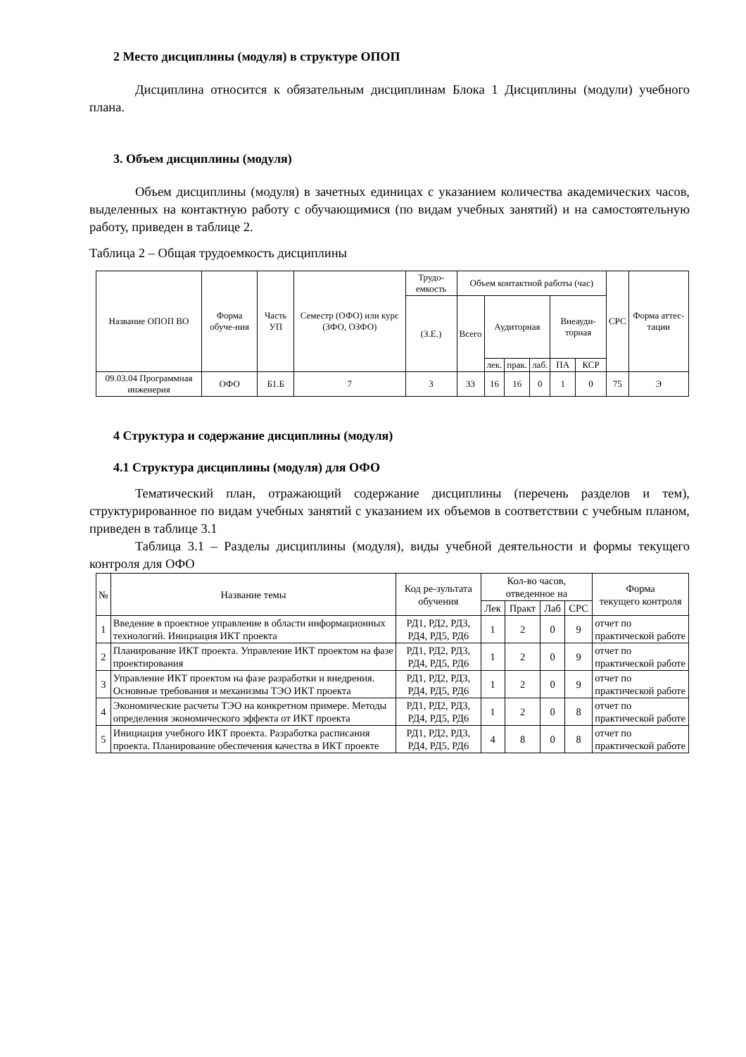2 Место дисциплины (модуля) в структуре ОПОП
Дисциплина относится к обязательным дисциплинам Блока 1 Дисциплины (модули) учебного плана.
3. Объем дисциплины (модуля)
Объем дисциплины (модуля) в зачетных единицах с указанием количества академических часов, выделенных на контактную работу с обучающимися (по видам учебных занятий) и на самостоятельную работу, приведен в таблице 2.
Таблица 2 – Общая трудоемкость дисциплины
| Название ОПОП ВО | Форма обуче-ния | Часть УП | Семестр (ОФО) или курс (ЗФО, ОЗФО) | Трудо-емкость | Объем контактной работы (час) | | | | | | СРС | Форма аттес-тации |
| --- | --- | --- | --- | --- | --- | --- | --- | --- | --- | --- | --- | --- |
| | | | | (З.Е.) | Всего | Аудиторная | | | Внеауди-торная | | | |
| | | | | | | лек. | прак. | лаб. | ПА | КСР | | |
| 09.03.04 Программная инженерия | ОФО | Б1.Б | 7 | 3 | 33 | 16 | 16 | 0 | 1 | 0 | 75 | Э |
4 Структура и содержание дисциплины (модуля)
4.1 Структура дисциплины (модуля) для ОФО
Тематический план, отражающий содержание дисциплины (перечень разделов и тем), структурированное по видам учебных занятий с указанием их объемов в соответствии с учебным планом, приведен в таблице 3.1
Таблица 3.1 – Разделы дисциплины (модуля), виды учебной деятельности и формы текущего контроля для ОФО
| № | Название темы | Код ре-зультата обучения | Кол-во часов, отведенное на | | | | Форма текущего контроля |
| --- | --- | --- | --- | --- | --- | --- | --- |
| | | | Лек | Практ | Лаб | СРС | |
| 1 | Введение в проектное управление в области информационных технологий. Инициация ИКТ проекта | РД1, РД2, РД3, РД4, РД5, РД6 | 1 | 2 | 0 | 9 | отчет по практической работе |
| 2 | Планирование ИКТ проекта. Управление ИКТ проектом на фазе проектирования | РД1, РД2, РД3, РД4, РД5, РД6 | 1 | 2 | 0 | 9 | отчет по практической работе |
| 3 | Управление ИКТ проектом на фазе разработки и внедрения. Основные требования и механизмы ТЭО ИКТ проекта | РД1, РД2, РД3, РД4, РД5, РД6 | 1 | 2 | 0 | 9 | отчет по практической работе |
| 4 | Экономические расчеты ТЭО на конкретном примере. Методы определения экономического эффекта от ИКТ проекта | РД1, РД2, РД3, РД4, РД5, РД6 | 1 | 2 | 0 | 8 | отчет по практической работе |
| 5 | Инициация учебного ИКТ проекта. Разработка расписания проекта. Планирование обеспечения качества в ИКТ проекте | РД1, РД2, РД3, РД4, РД5, РД6 | 4 | 8 | 0 | 8 | отчет по практической работе |